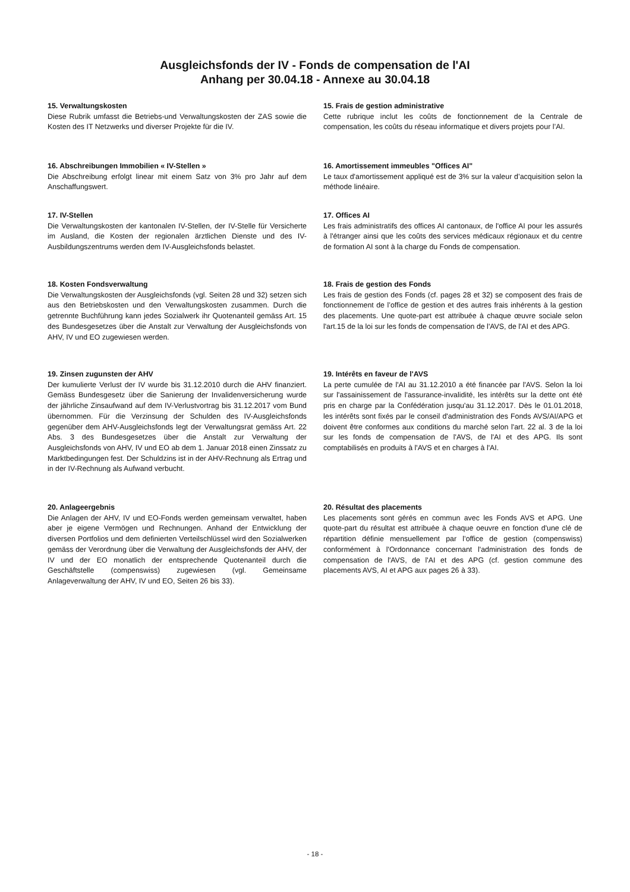Ausgleichsfonds der IV - Fonds de compensation de l'AI
Anhang per 30.04.18 - Annexe au 30.04.18
15. Verwaltungskosten
Diese Rubrik umfasst die Betriebs-und Verwaltungskosten der ZAS sowie die Kosten des IT Netzwerks und diverser Projekte für die IV.
16. Abschreibungen Immobilien « IV-Stellen »
Die Abschreibung erfolgt linear mit einem Satz von 3% pro Jahr auf dem Anschaffungswert.
17. IV-Stellen
Die Verwaltungskosten der kantonalen IV-Stellen, der IV-Stelle für Versicherte im Ausland, die Kosten der regionalen ärztlichen Dienste und des IV-Ausbildungszentrums werden dem IV-Ausgleichsfonds belastet.
18. Kosten Fondsverwaltung
Die Verwaltungskosten der Ausgleichsfonds (vgl. Seiten 28 und 32) setzen sich aus den Betriebskosten und den Verwaltungskosten zusammen. Durch die getrennte Buchführung kann jedes Sozialwerk ihr Quotenanteil gemäss Art. 15 des Bundesgesetzes über die Anstalt zur Verwaltung der Ausgleichsfonds von AHV, IV und EO zugewiesen werden.
19. Zinsen zugunsten der AHV
Der kumulierte Verlust der IV wurde bis 31.12.2010 durch die AHV finanziert. Gemäss Bundesgesetz über die Sanierung der Invalidenversicherung wurde der jährliche Zinsaufwand auf dem IV-Verlustvortrag bis 31.12.2017 vom Bund übernommen. Für die Verzinsung der Schulden des IV-Ausgleichsfonds gegenüber dem AHV-Ausgleichsfonds legt der Verwaltungsrat gemäss Art. 22 Abs. 3 des Bundesgesetzes über die Anstalt zur Verwaltung der Ausgleichsfonds von AHV, IV und EO ab dem 1. Januar 2018 einen Zinssatz zu Marktbedingungen fest. Der Schuldzins ist in der AHV-Rechnung als Ertrag und in der IV-Rechnung als Aufwand verbucht.
20. Anlageergebnis
Die Anlagen der AHV, IV und EO-Fonds werden gemeinsam verwaltet, haben aber je eigene Vermögen und Rechnungen. Anhand der Entwicklung der diversen Portfolios und dem definierten Verteilschlüssel wird den Sozialwerken gemäss der Verordnung über die Verwaltung der Ausgleichsfonds der AHV, der IV und der EO monatlich der entsprechende Quotenanteil durch die Geschäftstelle (compenswiss) zugewiesen (vgl. Gemeinsame Anlageverwaltung der AHV, IV und EO, Seiten 26 bis 33).
15. Frais de gestion administrative
Cette rubrique inclut les coûts de fonctionnement de la Centrale de compensation, les coûts du réseau informatique et divers projets pour l’AI.
16. Amortissement immeubles "Offices AI"
Le taux d'amortissement appliqué est de 3% sur la valeur d’acquisition selon la méthode linéaire.
17. Offices AI
Les frais administratifs des offices AI cantonaux, de l'office AI pour les assurés à l'étranger ainsi que les coûts des services médicaux régionaux et du centre de formation AI sont à la charge du Fonds de compensation.
18. Frais de gestion des Fonds
Les frais de gestion des Fonds (cf. pages 28 et 32) se composent des frais de fonctionnement de l’office de gestion et des autres frais inhérents à la gestion des placements. Une quote-part est attribuée à chaque œuvre sociale selon l'art.15 de la loi sur les fonds de compensation de l'AVS, de l'AI et des APG.
19. Intérêts en faveur de l'AVS
La perte cumulée de l'AI au 31.12.2010 a été financée par l'AVS. Selon la loi sur l'assainissement de l'assurance-invalidité, les intérêts sur la dette ont été pris en charge par la Confédération jusqu'au 31.12.2017. Dès le 01.01.2018, les intérêts sont fixés par le conseil d'administration des Fonds AVS/AI/APG et doivent être conformes aux conditions du marché selon l'art. 22 al. 3 de la loi sur les fonds de compensation de l'AVS, de l'AI et des APG. Ils sont comptabilisés en produits à l'AVS et en charges à l'AI.
20. Résultat des placements
Les placements sont gérés en commun avec les Fonds AVS et APG. Une quote-part du résultat est attribuée à chaque oeuvre en fonction d'une clé de répartition définie mensuellement par l’office de gestion (compenswiss) conformément à l'Ordonnance concernant l'administration des fonds de compensation de l'AVS, de l'AI et des APG (cf. gestion commune des placements AVS, AI et APG aux pages 26 à 33).
- 18 -